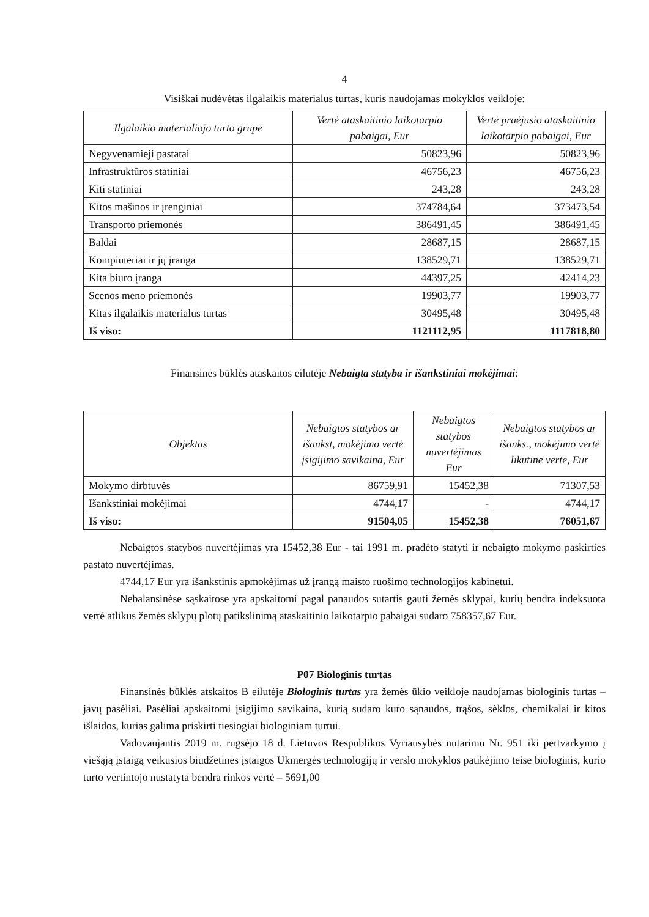4
Visiškai nudėvėtas ilgalaikis materialus turtas, kuris naudojamas mokyklos veikloje:
| Ilgalaikio materialiojo turto grupė | Vertė ataskaitinio laikotarpio pabaigai, Eur | Vertė praėjusio ataskaitinio laikotarpio pabaigai, Eur |
| --- | --- | --- |
| Negyvenamieji pastatai | 50823,96 | 50823,96 |
| Infrastruktūros statiniai | 46756,23 | 46756,23 |
| Kiti statiniai | 243,28 | 243,28 |
| Kitos mašinos ir įrenginiai | 374784,64 | 373473,54 |
| Transporto priemonės | 386491,45 | 386491,45 |
| Baldai | 28687,15 | 28687,15 |
| Kompiuteriai ir jų įranga | 138529,71 | 138529,71 |
| Kita biuro įranga | 44397,25 | 42414,23 |
| Scenos meno priemonės | 19903,77 | 19903,77 |
| Kitas ilgalaikis materialus turtas | 30495,48 | 30495,48 |
| Iš viso: | 1121112,95 | 1117818,80 |
Finansinės būklės ataskaitos eilutėje Nebaigta statyba ir išankstiniai mokėjimai:
| Objektas | Nebaigtos statybos ar išankst, mokėjimo vertė įsigijimo savikaina, Eur | Nebaigtos statybos nuvertėjimas Eur | Nebaigtos statybos ar išanks., mokėjimo vertė likutine verte, Eur |
| --- | --- | --- | --- |
| Mokymo dirbtuvės | 86759,91 | 15452,38 | 71307,53 |
| Išankstiniai mokėjimai | 4744,17 | - | 4744,17 |
| Iš viso: | 91504,05 | 15452,38 | 76051,67 |
Nebaigtos statybos nuvertėjimas yra 15452,38 Eur - tai 1991 m. pradėto statyti ir nebaigto mokymo paskirties pastato nuvertėjimas.
4744,17 Eur yra išankstinis apmokėjimas už įrangą maisto ruošimo technologijos kabinetui.
Nebalansinėse sąskaitose yra apskaitomi pagal panaudos sutartis gauti žemės sklypai, kurių bendra indeksuota vertė atlikus žemės sklypų plotų patikslinimą ataskaitinio laikotarpio pabaigai sudaro 758357,67 Eur.
P07 Biologinis turtas
Finansinės būklės atskaitos B eilutėje Biologinis turtas yra žemės ūkio veikloje naudojamas biologinis turtas – javų pasėliai. Pasėliai apskaitomi įsigijimo savikaina, kurią sudaro kuro sąnaudos, trąšos, sėklos, chemikalai ir kitos išlaidos, kurias galima priskirti tiesiogiai biologiniam turtui.
Vadovaujantis 2019 m. rugsėjo 18 d. Lietuvos Respublikos Vyriausybės nutarimu Nr. 951 iki pertvarkymo į viešąją įstaigą veikusios biudžetinės įstaigos Ukmergės technologijų ir verslo mokyklos patikėjimo teise biologinis, kurio turto vertintojo nustatyta bendra rinkos vertė – 5691,00